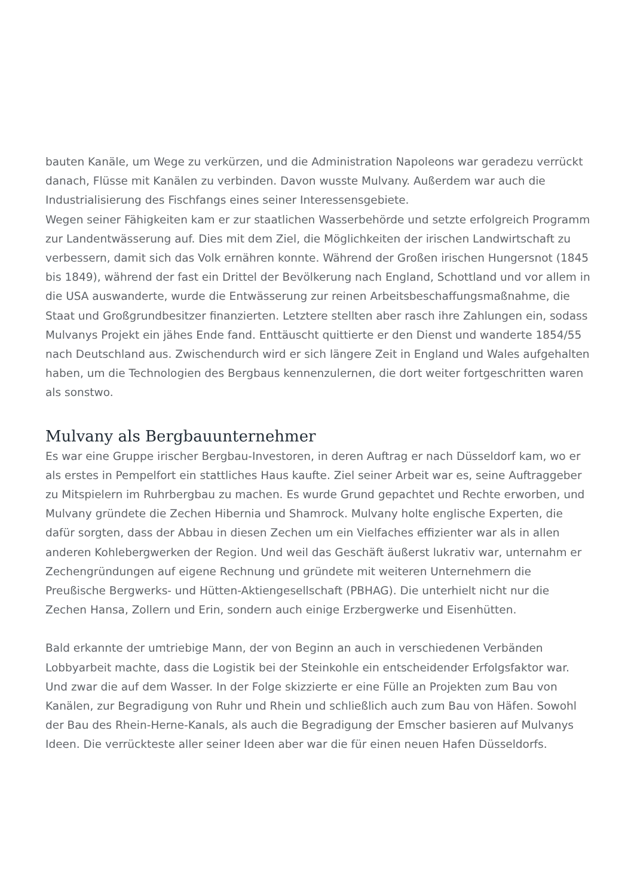bauten Kanäle, um Wege zu verkürzen, und die Administration Napoleons war geradezu verrückt danach, Flüsse mit Kanälen zu verbinden. Davon wusste Mulvany. Außerdem war auch die Industrialisierung des Fischfangs eines seiner Interessensgebiete.
Wegen seiner Fähigkeiten kam er zur staatlichen Wasserbehörde und setzte erfolgreich Programm zur Landentwässerung auf. Dies mit dem Ziel, die Möglichkeiten der irischen Landwirtschaft zu verbessern, damit sich das Volk ernähren konnte. Während der Großen irischen Hungersnot (1845 bis 1849), während der fast ein Drittel der Bevölkerung nach England, Schottland und vor allem in die USA auswanderte, wurde die Entwässerung zur reinen Arbeitsbeschaffungsmaßnahme, die Staat und Großgrundbesitzer finanzierten. Letztere stellten aber rasch ihre Zahlungen ein, sodass Mulvanys Projekt ein jähes Ende fand. Enttäuscht quittierte er den Dienst und wanderte 1854/55 nach Deutschland aus. Zwischendurch wird er sich längere Zeit in England und Wales aufgehalten haben, um die Technologien des Bergbaus kennenzulernen, die dort weiter fortgeschritten waren als sonstwo.
Mulvany als Bergbauunternehmer
Es war eine Gruppe irischer Bergbau-Investoren, in deren Auftrag er nach Düsseldorf kam, wo er als erstes in Pempelfort ein stattliches Haus kaufte. Ziel seiner Arbeit war es, seine Auftraggeber zu Mitspielern im Ruhrbergbau zu machen. Es wurde Grund gepachtet und Rechte erworben, und Mulvany gründete die Zechen Hibernia und Shamrock. Mulvany holte englische Experten, die dafür sorgten, dass der Abbau in diesen Zechen um ein Vielfaches effizienter war als in allen anderen Kohlebergwerken der Region. Und weil das Geschäft äußerst lukrativ war, unternahm er Zechengründungen auf eigene Rechnung und gründete mit weiteren Unternehmern die Preußische Bergwerks- und Hütten-Aktiengesellschaft (PBHAG). Die unterhielt nicht nur die Zechen Hansa, Zollern und Erin, sondern auch einige Erzbergwerke und Eisenhütten.
Bald erkannte der umtriebige Mann, der von Beginn an auch in verschiedenen Verbänden Lobbyarbeit machte, dass die Logistik bei der Steinkohle ein entscheidender Erfolgsfaktor war. Und zwar die auf dem Wasser. In der Folge skizzierte er eine Fülle an Projekten zum Bau von Kanälen, zur Begradigung von Ruhr und Rhein und schließlich auch zum Bau von Häfen. Sowohl der Bau des Rhein-Herne-Kanals, als auch die Begradigung der Emscher basieren auf Mulvanys Ideen. Die verrückteste aller seiner Ideen aber war die für einen neuen Hafen Düsseldorfs.